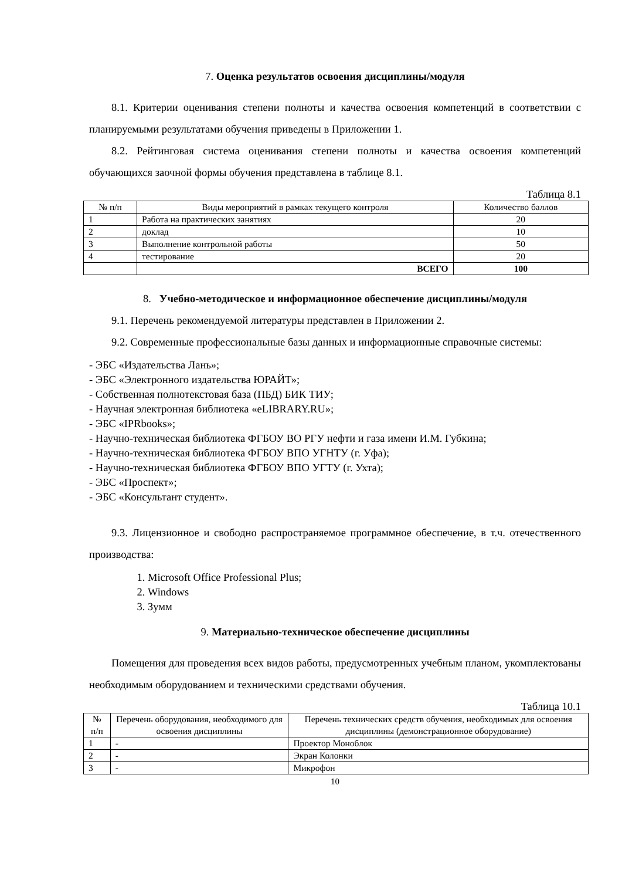7. Оценка результатов освоения дисциплины/модуля
8.1. Критерии оценивания степени полноты и качества освоения компетенций в соответствии с планируемыми результатами обучения приведены в Приложении 1.
8.2. Рейтинговая система оценивания степени полноты и качества освоения компетенций обучающихся заочной формы обучения представлена в таблице 8.1.
Таблица 8.1
| № п/п | Виды мероприятий в рамках текущего контроля | Количество баллов |
| --- | --- | --- |
| 1 | Работа на практических занятиях | 20 |
| 2 | доклад | 10 |
| 3 | Выполнение контрольной работы | 50 |
| 4 | тестирование | 20 |
| | ВСЕГО | 100 |
8. Учебно-методическое и информационное обеспечение дисциплины/модуля
9.1. Перечень рекомендуемой литературы представлен в Приложении 2.
9.2. Современные профессиональные базы данных и информационные справочные системы:
- ЭБС «Издательства Лань»;
- ЭБС «Электронного издательства ЮРАЙТ»;
- Собственная полнотекстовая база (ПБД) БИК ТИУ;
- Научная электронная библиотека «eLIBRARY.RU»;
- ЭБС «IPRbooks»;
- Научно-техническая библиотека ФГБОУ ВО РГУ нефти и газа имени И.М. Губкина;
- Научно-техническая библиотека ФГБОУ ВПО УГНТУ (г. Уфа);
- Научно-техническая библиотека ФГБОУ ВПО УГТУ (г. Ухта);
- ЭБС «Проспект»;
- ЭБС «Консультант студент».
9.3. Лицензионное и свободно распространяемое программное обеспечение, в т.ч. отечественного производства:
1. Microsoft Office Professional Plus;
2. Windows
3. Зумм
9. Материально-техническое обеспечение дисциплины
Помещения для проведения всех видов работы, предусмотренных учебным планом, укомплектованы необходимым оборудованием и техническими средствами обучения.
Таблица 10.1
| № п/п | Перечень оборудования, необходимого для освоения дисциплины | Перечень технических средств обучения, необходимых для освоения дисциплины (демонстрационное оборудование) |
| --- | --- | --- |
| 1 | - | Проектор Моноблок |
| 2 | - | Экран Колонки |
| 3 | - | Микрофон |
10